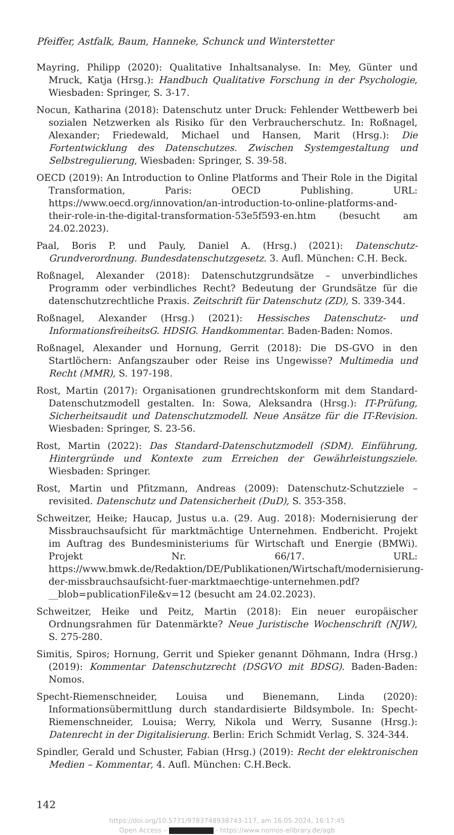Pfeiffer, Astfalk, Baum, Hanneke, Schunck und Winterstetter
Mayring, Philipp (2020): Qualitative Inhaltsanalyse. In: Mey, Günter und Mruck, Katja (Hrsg.): Handbuch Qualitative Forschung in der Psychologie, Wiesbaden: Springer, S. 3-17.
Nocun, Katharina (2018): Datenschutz unter Druck: Fehlender Wettbewerb bei sozialen Netzwerken als Risiko für den Verbraucherschutz. In: Roßnagel, Alexander; Friedewald, Michael und Hansen, Marit (Hrsg.): Die Fortentwicklung des Datenschutzes. Zwischen Systemgestaltung und Selbstregulierung, Wiesbaden: Springer, S. 39-58.
OECD (2019): An Introduction to Online Platforms and Their Role in the Digital Transformation, Paris: OECD Publishing. URL: https://www.oecd.org/innovation/an-introduction-to-online-platforms-and-their-role-in-the-digital-transformation-53e5f593-en.htm (besucht am 24.02.2023).
Paal, Boris P. und Pauly, Daniel A. (Hrsg.) (2021): Datenschutz-Grundverordnung. Bundesdatenschutzgesetz. 3. Aufl. München: C.H. Beck.
Roßnagel, Alexander (2018): Datenschutzgrundsätze – unverbindliches Programm oder verbindliches Recht? Bedeutung der Grundsätze für die datenschutzrechtliche Praxis. Zeitschrift für Datenschutz (ZD), S. 339-344.
Roßnagel, Alexander (Hrsg.) (2021): Hessisches Datenschutz- und Informationsfreiheits­G. HDSIG. Handkommentar. Baden-Baden: Nomos.
Roßnagel, Alexander und Hornung, Gerrit (2018): Die DS-GVO in den Startlöchern: Anfangszauber oder Reise ins Ungewisse? Multimedia und Recht (MMR), S. 197-198.
Rost, Martin (2017): Organisationen grundrechtskonform mit dem Standard-Datenschutzmodell gestalten. In: Sowa, Aleksandra (Hrsg.): IT-Prüfung, Sicherheitsaudit und Datenschutzmodell. Neue Ansätze für die IT-Revision. Wiesbaden: Springer, S. 23-56.
Rost, Martin (2022): Das Standard-Datenschutzmodell (SDM). Einführung, Hintergründe und Kontexte zum Erreichen der Gewährleistungsziele. Wiesbaden: Springer.
Rost, Martin und Pfitzmann, Andreas (2009): Datenschutz-Schutzziele – revisited. Datenschutz und Datensicherheit (DuD), S. 353-358.
Schweitzer, Heike; Haucap, Justus u.a. (29. Aug. 2018): Modernisierung der Missbrauchsaufsicht für marktmächtige Unternehmen. Endbericht. Projekt im Auftrag des Bundesministeriums für Wirtschaft und Energie (BMWi). Projekt Nr. 66/17. URL: https://www.bmwk.de/Redaktion/DE/Publikationen/Wirtschaft/modernisierung-der-missbrauchsaufsicht-fuer-marktmaechtige-unternehmen.pdf?__blob=publicationFile&v=12 (besucht am 24.02.2023).
Schweitzer, Heike und Peitz, Martin (2018): Ein neuer europäischer Ordnungsrahmen für Datenmärkte? Neue Juristische Wochenschrift (NJW), S. 275-280.
Simitis, Spiros; Hornung, Gerrit und Spieker genannt Döhmann, Indra (Hrsg.) (2019): Kommentar Datenschutzrecht (DSGVO mit BDSG). Baden-Baden: Nomos.
Specht-Riemenschneider, Louisa und Bienemann, Linda (2020): Informationsübermittlung durch standardisierte Bildsymbole. In: Specht-Riemenschneider, Louisa; Werry, Nikola und Werry, Susanne (Hrsg.): Datenrecht in der Digitalisierung. Berlin: Erich Schmidt Verlag, S. 324-344.
Spindler, Gerald und Schuster, Fabian (Hrsg.) (2019): Recht der elektronischen Medien – Kommentar, 4. Aufl. München: C.H.Beck.
142
https://doi.org/10.5771/9783748938743-117, am 16.05.2024, 16:17:45
Open Access – - https://www.nomos-elibrary.de/agb